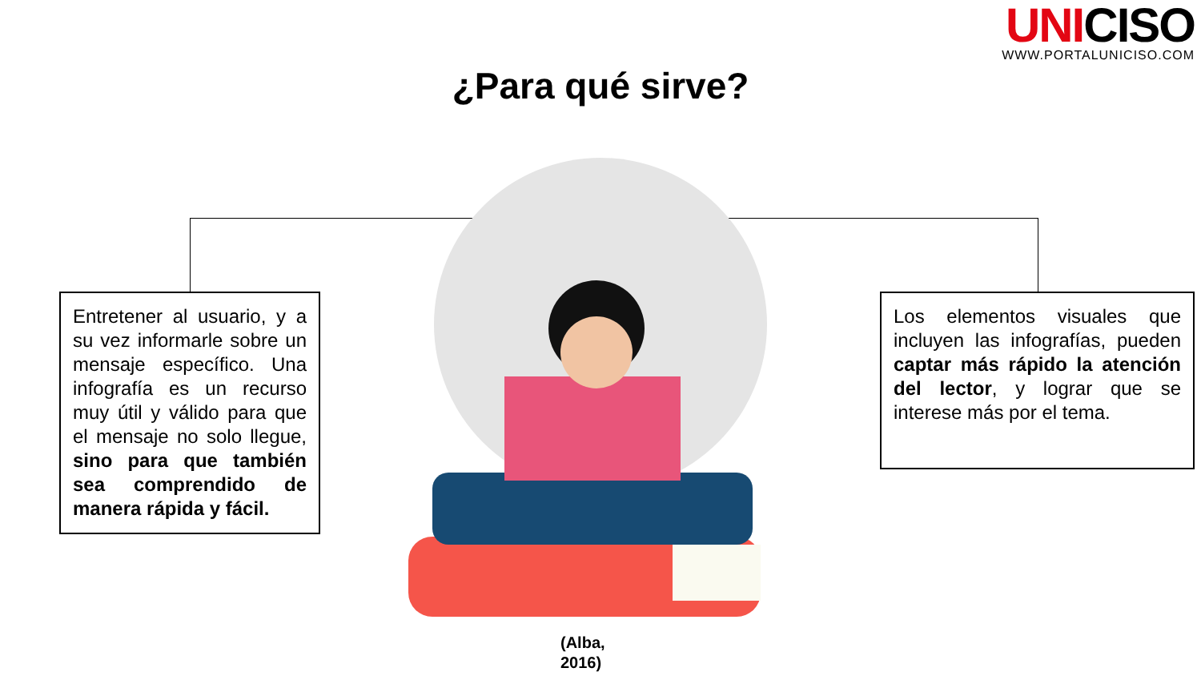UNICISO
WWW.PORTALUNICISO.COM
¿Para qué sirve?
Entretener al usuario, y a su vez informarle sobre un mensaje específico. Una infografía es un recurso muy útil y válido para que el mensaje no solo llegue, sino para que también sea comprendido de manera rápida y fácil.
Los elementos visuales que incluyen las infografías, pueden captar más rápido la atención del lector, y lograr que se interese más por el tema.
(Alba,
2016)